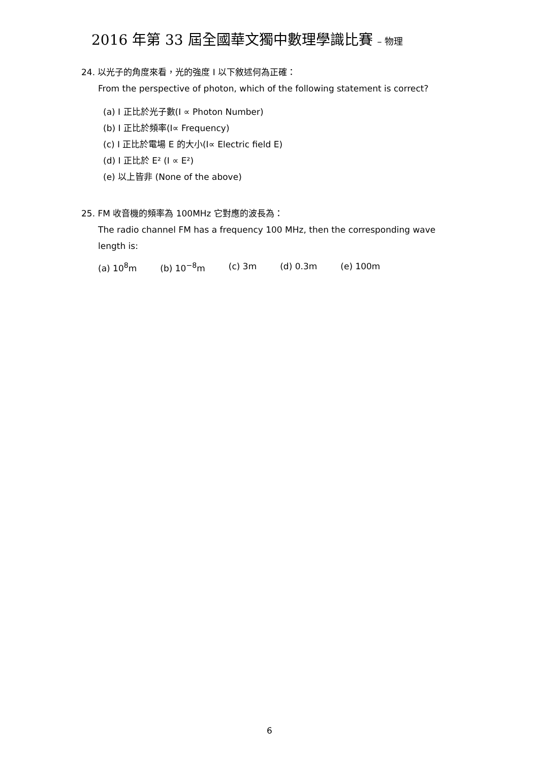2016 年第 33 屆全國華文獨中數理學識比賽 – 物理
24. 以光子的角度來看，光的強度 I 以下敘述何為正確：
From the perspective of photon, which of the following statement is correct?
(a) I 正比於光子數(I ∝ Photon Number)
(b) I 正比於頻率(I∝ Frequency)
(c) I 正比於電場 E 的大小(I∝ Electric field E)
(d) I 正比於 E² (I ∝ E²)
(e) 以上皆非 (None of the above)
25. FM 收音機的頻率為 100MHz 它對應的波長為：
The radio channel FM has a frequency 100 MHz, then the corresponding wave
length is:
(a) 10<sup>8</sup>m (b) 10<sup>−8</sup>m (c) 3m (d) 0.3m (e) 100m
6